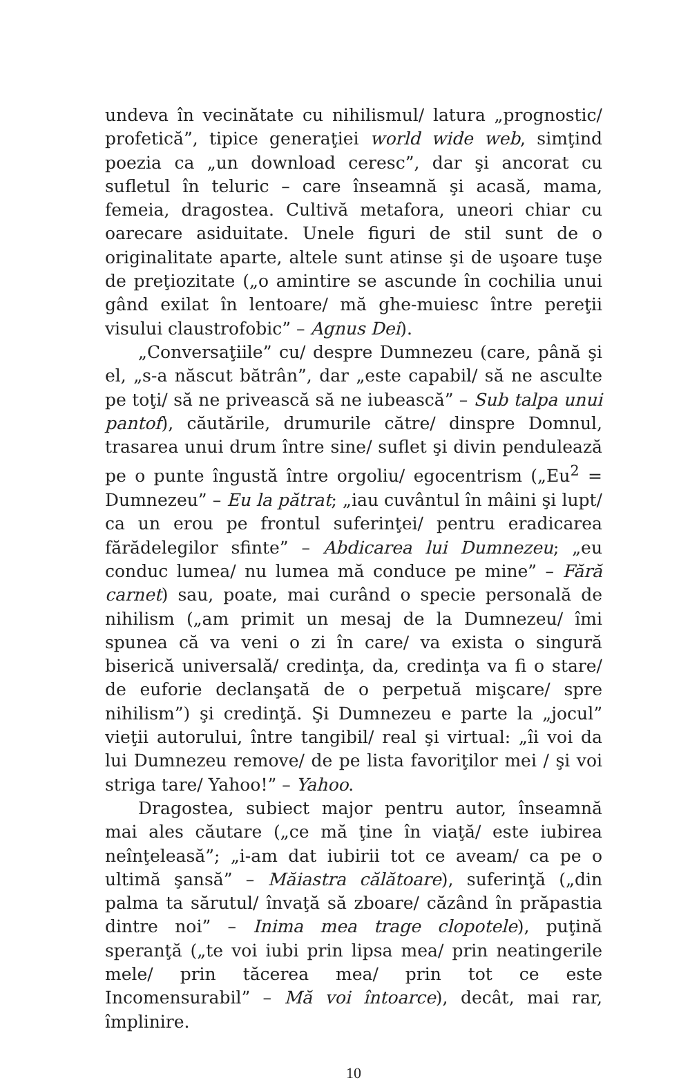undeva în vecinătate cu nihilismul/ latura „prognostic/ profetică”, tipice generaţiei world wide web, simţind poezia ca „un download ceresc”, dar şi ancorat cu sufletul în teluric – care înseamnă şi acasă, mama, femeia, dragostea. Cultivă metafora, uneori chiar cu oarecare asiduitate. Unele figuri de stil sunt de o originalitate aparte, altele sunt atinse şi de uşoare tuşe de preţiozitate („o amintire se ascunde în cochilia unui gând exilat în lentoare/ mă ghe-muiesc între pereţii visului claustrofobic” – Agnus Dei).
„Conversaţiile” cu/ despre Dumnezeu (care, până şi el, „s-a născut bătrân”, dar „este capabil/ să ne asculte pe toţi/ să ne privească să ne iubească” – Sub talpa unui pantof), căutările, drumurile către/ dinspre Domnul, trasarea unui drum între sine/ suflet şi divin pendulează pe o punte îngustă între orgoliu/ egocentrism („Eu<sup>2</sup> = Dumnezeu” – Eu la pătrat; „iau cuvântul în mâini şi lupt/ ca un erou pe frontul suferinţei/ pentru eradicarea fărădelegilor sfinte” – Abdicarea lui Dumnezeu; „eu conduc lumea/ nu lumea mă conduce pe mine” – Fără carnet) sau, poate, mai curând o specie personală de nihilism („am primit un mesaj de la Dumnezeu/ îmi spunea că va veni o zi în care/ va exista o singură biserică universală/ credinţa, da, credinţa va fi o stare/ de euforie declanşată de o perpetuă mişcare/ spre nihilism”) şi credinţă. Şi Dumnezeu e parte la „jocul” vieţii autorului, între tangibil/ real şi virtual: „îi voi da lui Dumnezeu remove/ de pe lista favoriţilor mei / şi voi striga tare/ Yahoo!” – Yahoo.
Dragostea, subiect major pentru autor, înseamnă mai ales căutare („ce mă ţine în viaţă/ este iubirea neînţeleasă”; „i-am dat iubirii tot ce aveam/ ca pe o ultimă şansă” – Măiastra călătoare), suferinţă („din palma ta sărutul/ învaţă să zboare/ căzând în prăpastia dintre noi” – Inima mea trage clopotele), puţină speranţă („te voi iubi prin lipsa mea/ prin neatingerile mele/ prin tăcerea mea/ prin tot ce este Incomensurabil” – Mă voi întoarce), decât, mai rar, împlinire.
10